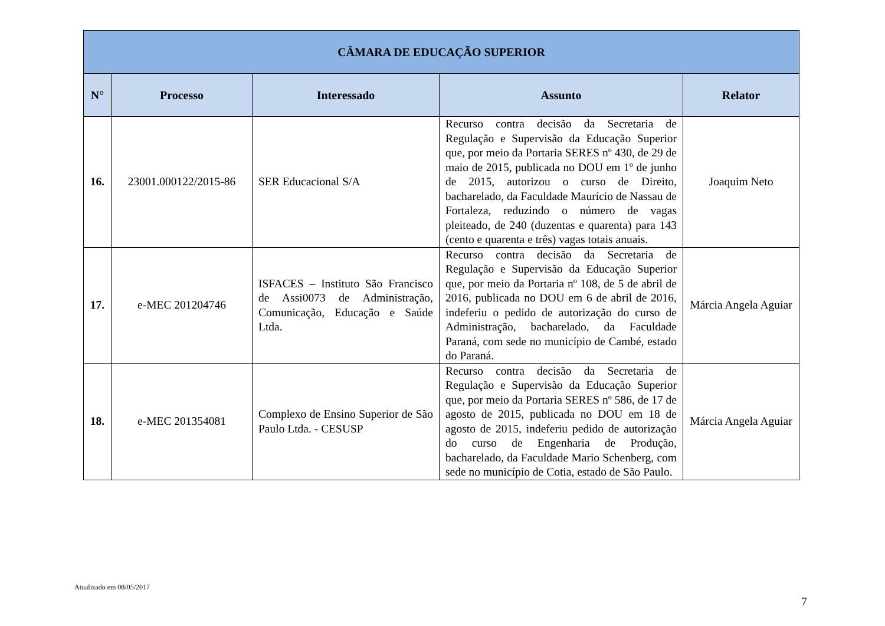| CÂMARA DE EDUCAÇÃO SUPERIOR | | | | |
| --- | --- | --- | --- | --- |
| N° | Processo | Interessado | Assunto | Relator |
| 16. | 23001.000122/2015-86 | SER Educacional S/A | Recurso contra decisão da Secretaria de Regulação e Supervisão da Educação Superior que, por meio da Portaria SERES nº 430, de 29 de maio de 2015, publicada no DOU em 1º de junho de 2015, autorizou o curso de Direito, bacharelado, da Faculdade Maurício de Nassau de Fortaleza, reduzindo o número de vagas pleiteado, de 240 (duzentas e quarenta) para 143 (cento e quarenta e três) vagas totais anuais. | Joaquim Neto |
| 17. | e-MEC 201204746 | ISFACES – Instituto São Francisco de Assi0073 de Administração, Comunicação, Educação e Saúde Ltda. | Recurso contra decisão da Secretaria de Regulação e Supervisão da Educação Superior que, por meio da Portaria nº 108, de 5 de abril de 2016, publicada no DOU em 6 de abril de 2016, indeferiu o pedido de autorização do curso de Administração, bacharelado, da Faculdade Paraná, com sede no município de Cambé, estado do Paraná. | Márcia Angela Aguiar |
| 18. | e-MEC 201354081 | Complexo de Ensino Superior de São Paulo Ltda. - CESUSP | Recurso contra decisão da Secretaria de Regulação e Supervisão da Educação Superior que, por meio da Portaria SERES nº 586, de 17 de agosto de 2015, publicada no DOU em 18 de agosto de 2015, indeferiu pedido de autorização do curso de Engenharia de Produção, bacharelado, da Faculdade Mario Schenberg, com sede no município de Cotia, estado de São Paulo. | Márcia Angela Aguiar |
Atualizado em 08/05/2017
7